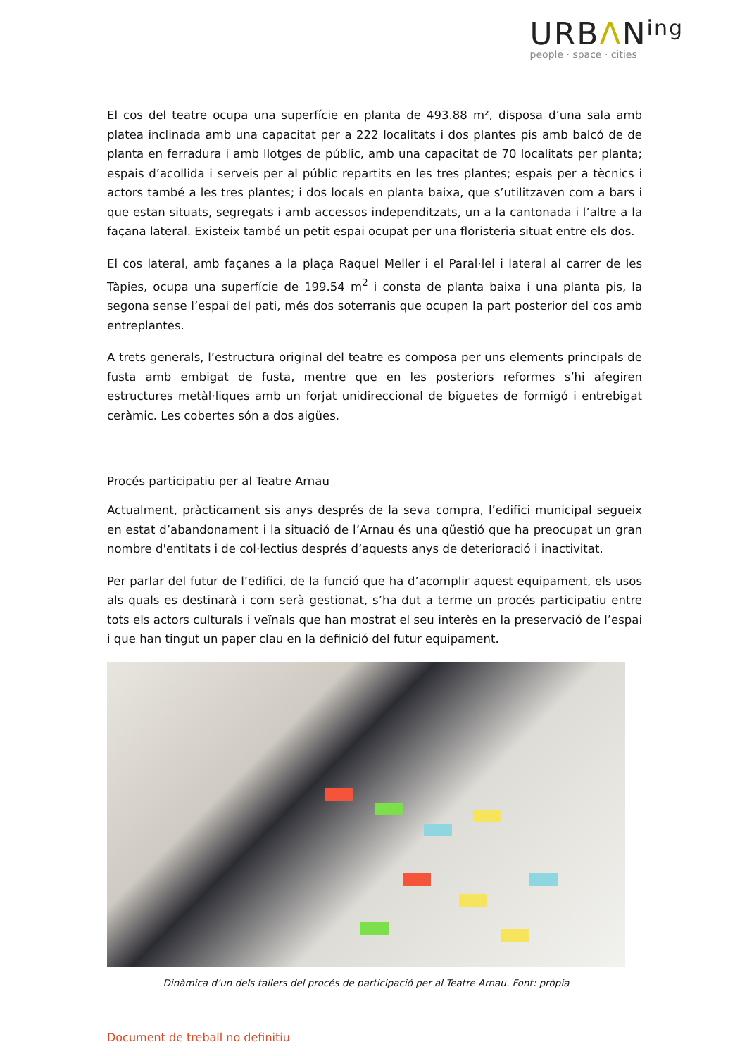URBΛNing
people · space · cities
El cos del teatre ocupa una superfície en planta de 493.88 m², disposa d’una sala amb platea inclinada amb una capacitat per a 222 localitats i dos plantes pis amb balcó de de planta en ferradura i amb llotges de públic, amb una capacitat de 70 localitats per planta; espais d’acollida i serveis per al públic repartits en les tres plantes; espais per a tècnics i actors també a les tres plantes; i dos locals en planta baixa, que s’utilitzaven com a bars i que estan situats, segregats i amb accessos independitzats, un a la cantonada i l’altre a la façana lateral. Existeix també un petit espai ocupat per una floristeria situat entre els dos.
El cos lateral, amb façanes a la plaça Raquel Meller i el Paral·lel i lateral al carrer de les Tàpies, ocupa una superfície de 199.54 m<sup>2</sup> i consta de planta baixa i una planta pis, la segona sense l’espai del pati, més dos soterranis que ocupen la part posterior del cos amb entreplantes.
A trets generals, l’estructura original del teatre es composa per uns elements principals de fusta amb embigat de fusta, mentre que en les posteriors reformes s’hi afegiren estructures metàl·liques amb un forjat unidireccional de biguetes de formigó i entrebigat ceràmic. Les cobertes són a dos aigües.
Procés participatiu per al Teatre Arnau
Actualment, pràcticament sis anys després de la seva compra, l’edifici municipal segueix en estat d’abandonament i la situació de l’Arnau és una qüestió que ha preocupat un gran nombre d'entitats i de col·lectius després d’aquests anys de deterioració i inactivitat.
Per parlar del futur de l’edifici, de la funció que ha d’acomplir aquest equipament, els usos als quals es destinarà i com serà gestionat, s’ha dut a terme un procés participatiu entre tots els actors culturals i veïnals que han mostrat el seu interès en la preservació de l’espai i que han tingut un paper clau en la definició del futur equipament.
Dinàmica d’un dels tallers del procés de participació per al Teatre Arnau. Font: pròpia
Document de treball no definitiu